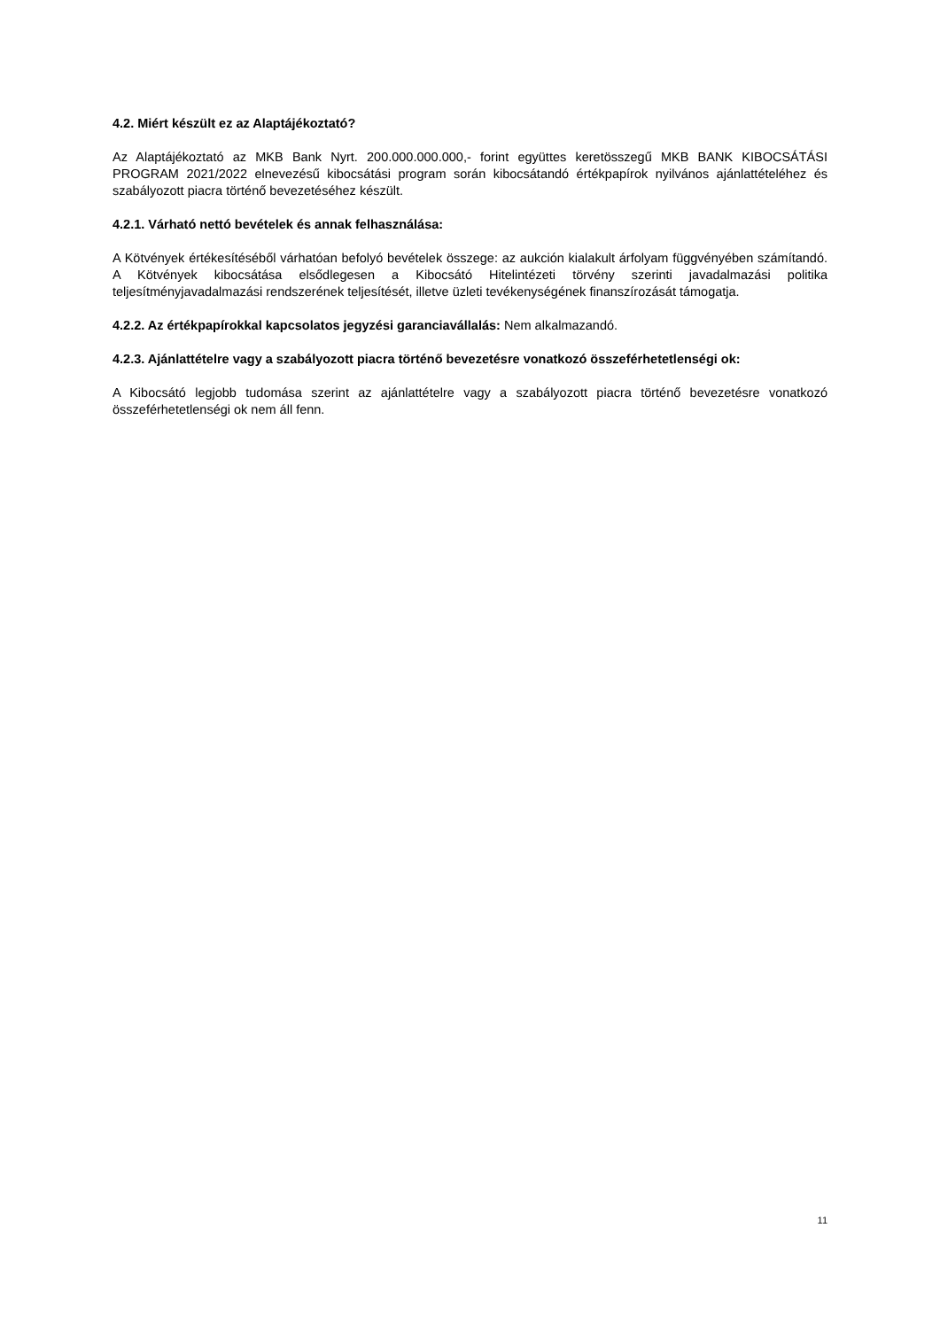4.2. Miért készült ez az Alaptájékoztató?
Az Alaptájékoztató az MKB Bank Nyrt. 200.000.000.000,- forint együttes keretösszegű MKB BANK KIBOCSÁTÁSI PROGRAM 2021/2022 elnevezésű kibocsátási program során kibocsátandó értékpapírok nyilvános ajánlattételéhez és szabályozott piacra történő bevezetéséhez készült.
4.2.1. Várható nettó bevételek és annak felhasználása:
A Kötvények értékesítéséből várhatóan befolyó bevételek összege: az aukción kialakult árfolyam függvényében számítandó. A Kötvények kibocsátása elsődlegesen a Kibocsátó Hitelintézeti törvény szerinti javadalmazási politika teljesítményjavadalmazási rendszerének teljesítését, illetve üzleti tevékenységének finanszírozását támogatja.
4.2.2. Az értékpapírokkal kapcsolatos jegyzési garanciavállalás: Nem alkalmazandó.
4.2.3. Ajánlattételre vagy a szabályozott piacra történő bevezetésre vonatkozó összeférhetetlenségi ok:
A Kibocsátó legjobb tudomása szerint az ajánlattételre vagy a szabályozott piacra történő bevezetésre vonatkozó összeférhetetlenségi ok nem áll fenn.
11